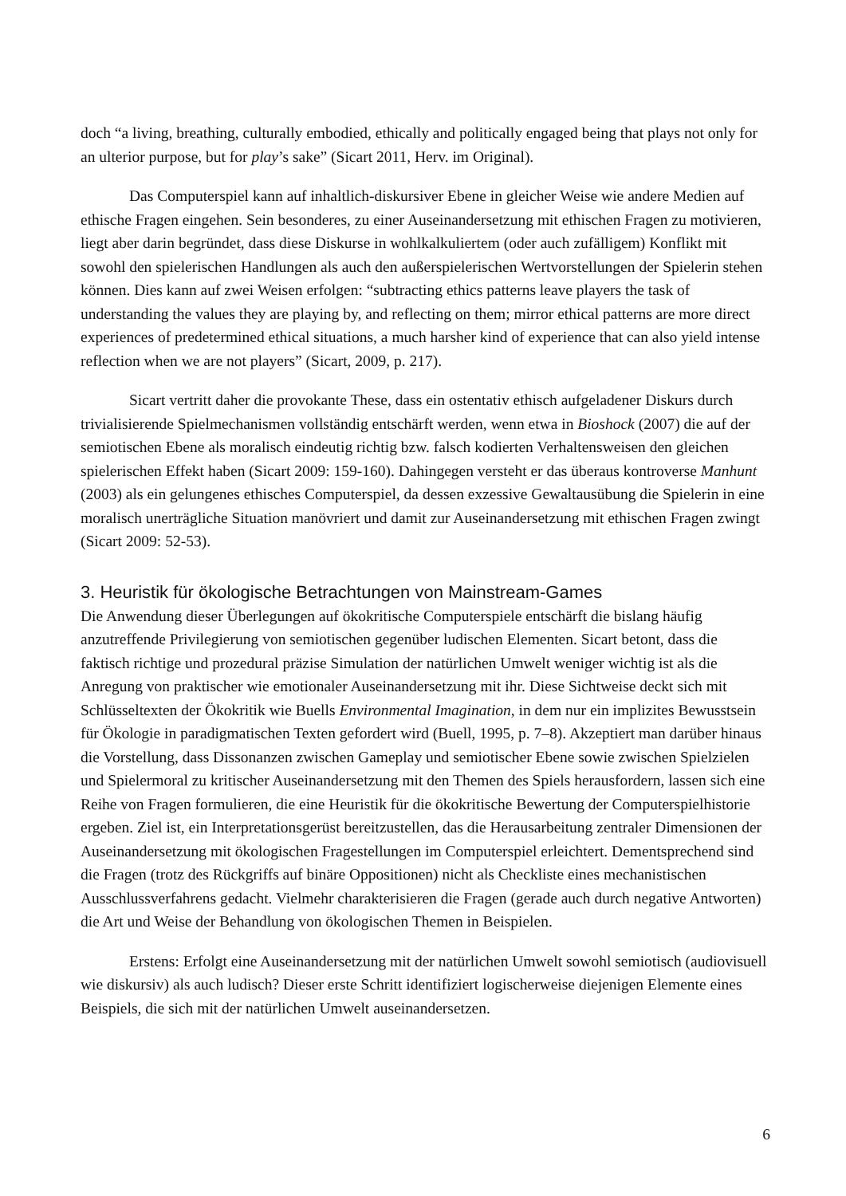doch “a living, breathing, culturally embodied, ethically and politically engaged being that plays not only for an ulterior purpose, but for play’s sake” (Sicart 2011, Herv. im Original).
Das Computerspiel kann auf inhaltlich-diskursiver Ebene in gleicher Weise wie andere Medien auf ethische Fragen eingehen. Sein besonderes, zu einer Auseinandersetzung mit ethischen Fragen zu motivieren, liegt aber darin begründet, dass diese Diskurse in wohlkalkuliertem (oder auch zufälligem) Konflikt mit sowohl den spielerischen Handlungen als auch den außerspielerischen Wertvorstellungen der Spielerin stehen können. Dies kann auf zwei Weisen erfolgen: “subtracting ethics patterns leave players the task of understanding the values they are playing by, and reflecting on them; mirror ethical patterns are more direct experiences of predetermined ethical situations, a much harsher kind of experience that can also yield intense reflection when we are not players” (Sicart, 2009, p. 217).
Sicart vertritt daher die provokante These, dass ein ostentativ ethisch aufgeladener Diskurs durch trivialisierende Spielmechanismen vollständig entschärft werden, wenn etwa in Bioshock (2007) die auf der semiotischen Ebene als moralisch eindeutig richtig bzw. falsch kodierten Verhaltensweisen den gleichen spielerischen Effekt haben (Sicart 2009: 159-160). Dahingegen versteht er das überaus kontroverse Manhunt (2003) als ein gelungenes ethisches Computerspiel, da dessen exzessive Gewaltausübung die Spielerin in eine moralisch unerträgliche Situation manövriert und damit zur Auseinandersetzung mit ethischen Fragen zwingt (Sicart 2009: 52-53).
3. Heuristik für ökologische Betrachtungen von Mainstream-Games
Die Anwendung dieser Überlegungen auf ökokritische Computerspiele entschärft die bislang häufig anzutreffende Privilegierung von semiotischen gegenüber ludischen Elementen. Sicart betont, dass die faktisch richtige und prozedural präzise Simulation der natürlichen Umwelt weniger wichtig ist als die Anregung von praktischer wie emotionaler Auseinandersetzung mit ihr. Diese Sichtweise deckt sich mit Schlüsseltexten der Ökokritik wie Buells Environmental Imagination, in dem nur ein implizites Bewusstsein für Ökologie in paradigmatischen Texten gefordert wird (Buell, 1995, p. 7–8). Akzeptiert man darüber hinaus die Vorstellung, dass Dissonanzen zwischen Gameplay und semiotischer Ebene sowie zwischen Spielzielen und Spielermoral zu kritischer Auseinandersetzung mit den Themen des Spiels herausfordern, lassen sich eine Reihe von Fragen formulieren, die eine Heuristik für die ökokritische Bewertung der Computerspielhistorie ergeben. Ziel ist, ein Interpretationsgerüst bereitzustellen, das die Herausarbeitung zentraler Dimensionen der Auseinandersetzung mit ökologischen Fragestellungen im Computerspiel erleichtert. Dementsprechend sind die Fragen (trotz des Rückgriffs auf binäre Oppositionen) nicht als Checkliste eines mechanistischen Ausschlussverfahrens gedacht. Vielmehr charakterisieren die Fragen (gerade auch durch negative Antworten) die Art und Weise der Behandlung von ökologischen Themen in Beispielen.
Erstens: Erfolgt eine Auseinandersetzung mit der natürlichen Umwelt sowohl semiotisch (audiovisuell wie diskursiv) als auch ludisch? Dieser erste Schritt identifiziert logischerweise diejenigen Elemente eines Beispiels, die sich mit der natürlichen Umwelt auseinandersetzen.
6